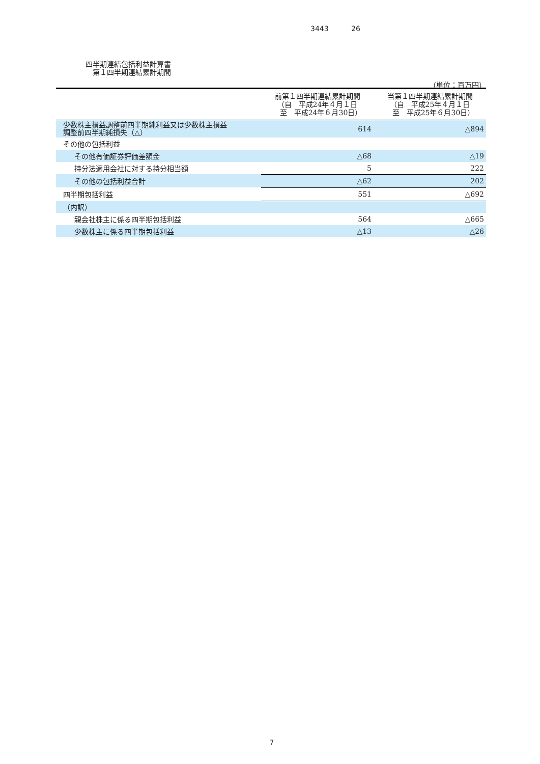3443 26
四半期連結包括利益計算書
　第１四半期連結累計期間
（単位：百万円）
| | 前第１四半期連結累計期間 （自 平成24年４月１日 至 平成24年６月30日） | 当第１四半期連結累計期間 （自 平成25年４月１日 至 平成25年６月30日） |
| --- | --- | --- |
| 少数株主損益調整前四半期純利益又は少数株主損益 調整前四半期純損失（△） | 614 | △894 |
| その他の包括利益 | | |
| その他有価証券評価差額金 | △68 | △19 |
| 持分法適用会社に対する持分相当額 | 5 | 222 |
| その他の包括利益合計 | △62 | 202 |
| 四半期包括利益 | 551 | △692 |
| （内訳） | | |
| 親会社株主に係る四半期包括利益 | 564 | △665 |
| 少数株主に係る四半期包括利益 | △13 | △26 |
7